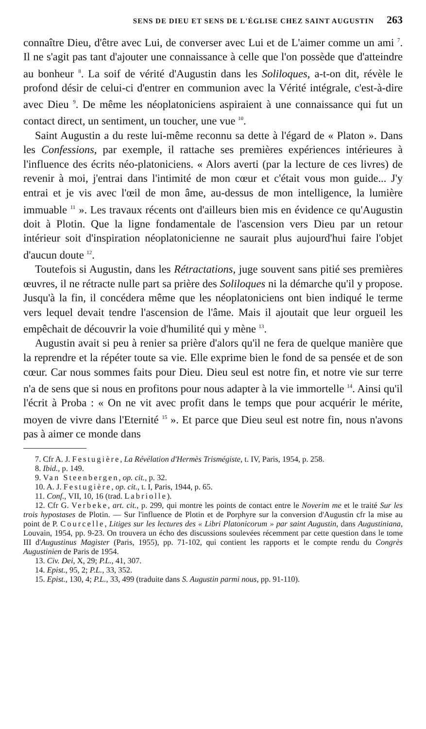SENS DE DIEU ET SENS DE L'ÉGLISE CHEZ SAINT AUGUSTIN 263
connaître Dieu, d'être avec Lui, de converser avec Lui et de L'aimer comme un ami <sup>7</sup>. Il ne s'agit pas tant d'ajouter une connaissance à celle que l'on possède que d'atteindre au bonheur <sup>8</sup>. La soif de vérité d'Augustin dans les Soliloques, a-t-on dit, révèle le profond désir de celui-ci d'entrer en communion avec la Vérité intégrale, c'est-à-dire avec Dieu <sup>9</sup>. De même les néoplatoniciens aspiraient à une connaissance qui fut un contact direct, un sentiment, un toucher, une vue <sup>10</sup>.
Saint Augustin a du reste lui-même reconnu sa dette à l'égard de « Platon ». Dans les Confessions, par exemple, il rattache ses premières expériences intérieures à l'influence des écrits néo-platoniciens. « Alors averti (par la lecture de ces livres) de revenir à moi, j'entrai dans l'intimité de mon cœur et c'était vous mon guide... J'y entrai et je vis avec l'œil de mon âme, au-dessus de mon intelligence, la lumière immuable <sup>11</sup> ». Les travaux récents ont d'ailleurs bien mis en évidence ce qu'Augustin doit à Plotin. Que la ligne fondamentale de l'ascension vers Dieu par un retour intérieur soit d'inspiration néoplatonicienne ne saurait plus aujourd'hui faire l'objet d'aucun doute <sup>12</sup>.
Toutefois si Augustin, dans les Rétractations, juge souvent sans pitié ses premières œuvres, il ne rétracte nulle part sa prière des Soliloques ni la démarche qu'il y propose. Jusqu'à la fin, il concédera même que les néoplatoniciens ont bien indiqué le terme vers lequel devait tendre l'ascension de l'âme. Mais il ajoutait que leur orgueil les empêchait de découvrir la voie d'humilité qui y mène <sup>13</sup>.
Augustin avait si peu à renier sa prière d'alors qu'il ne fera de quelque manière que la reprendre et la répéter toute sa vie. Elle exprime bien le fond de sa pensée et de son cœur. Car nous sommes faits pour Dieu. Dieu seul est notre fin, et notre vie sur terre n'a de sens que si nous en profitons pour nous adapter à la vie immortelle <sup>14</sup>. Ainsi qu'il l'écrit à Proba : « On ne vit avec profit dans le temps que pour acquérir le mérite, moyen de vivre dans l'Eternité <sup>15</sup> ». Et parce que Dieu seul est notre fin, nous n'avons pas à aimer ce monde dans
7. Cfr A. J. Festugière, La Révélation d'Hermès Trismégiste, t. IV, Paris, 1954, p. 258.
8. Ibid., p. 149.
9. Van Steenbergen, op. cit., p. 32.
10. A. J. Festugière, op. cit., t. I, Paris, 1944, p. 65.
11. Conf., VII, 10, 16 (trad. Labriolle).
12. Cfr G. Verbeke, art. cit., p. 299, qui montre les points de contact entre le Noverim me et le traité Sur les trois hypostases de Plotin. — Sur l'influence de Plotin et de Porphyre sur la conversion d'Augustin cfr la mise au point de P. Courcelle, Litiges sur les lectures des « Libri Platonicorum » par saint Augustin, dans Augustiniana, Louvain, 1954, pp. 9-23. On trouvera un écho des discussions soulevées récemment par cette question dans le tome III d'Augustinus Magister (Paris, 1955), pp. 71-102, qui contient les rapports et le compte rendu du Congrès Augustinien de Paris de 1954.
13. Civ. Dei, X, 29; P.L., 41, 307.
14. Epist., 95, 2; P.L., 33, 352.
15. Epist., 130, 4; P.L., 33, 499 (traduite dans S. Augustin parmi nous, pp. 91-110).